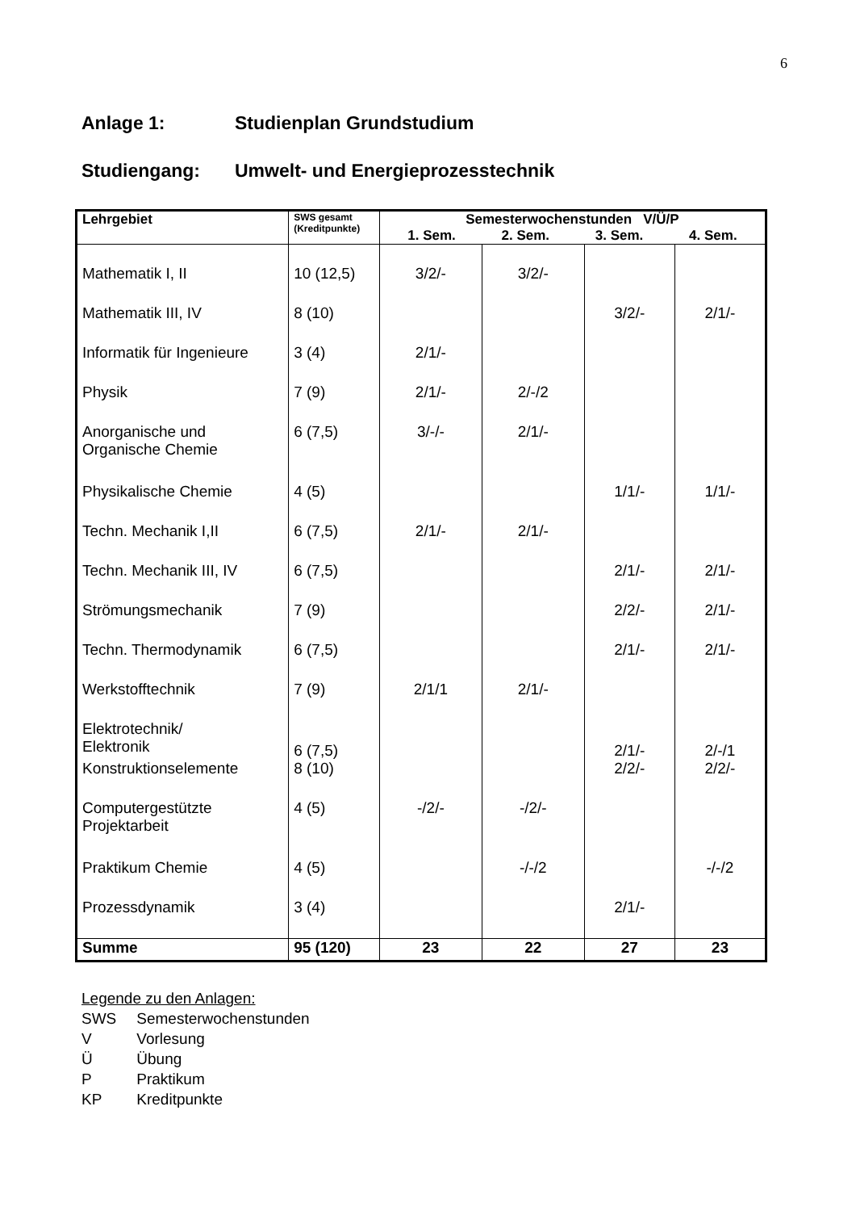6
Anlage 1: Studienplan Grundstudium
Studiengang: Umwelt- und Energieprozesstechnik
| Lehrgebiet | SWS gesamt (Kreditpunkte) | Semesterwochenstunden V/Ü/P 1. Sem. 2. Sem. 3. Sem. 4. Sem. | | | |
| --- | --- | --- | --- | --- | --- |
| Mathematik I, II | 10 (12,5) | 3/2/- | 3/2/- | | |
| Mathematik III, IV | 8 (10) | | | 3/2/- | 2/1/- |
| Informatik für Ingenieure | 3 (4) | 2/1/- | | | |
| Physik | 7 (9) | 2/1/- | 2/-/2 | | |
| Anorganische und Organische Chemie | 6 (7,5) | 3/-/- | 2/1/- | | |
| Physikalische Chemie | 4 (5) | | | 1/1/- | 1/1/- |
| Techn. Mechanik I,II | 6 (7,5) | 2/1/- | 2/1/- | | |
| Techn. Mechanik III, IV | 6 (7,5) | | | 2/1/- | 2/1/- |
| Strömungsmechanik | 7 (9) | | | 2/2/- | 2/1/- |
| Techn. Thermodynamik | 6 (7,5) | | | 2/1/- | 2/1/- |
| Werkstofftechnik | 7 (9) | 2/1/1 | 2/1/- | | |
| Elektrotechnik/ Elektronik | 6 (7,5) | | | 2/1/- | 2/-/1 |
| Konstruktionselemente | 8 (10) | | | 2/2/- | 2/2/- |
| Computergestützte Projektarbeit | 4 (5) | -/2/- | -/2/- | | |
| Praktikum Chemie | 4 (5) | | -/-/2 | | -/-/2 |
| Prozessdynamik | 3 (4) | | | 2/1/- | |
| Summe | 95 (120) | 23 | 22 | 27 | 23 |
Legende zu den Anlagen:
SWS Semesterwochenstunden
V Vorlesung
Ü Übung
P Praktikum
KP Kreditpunkte